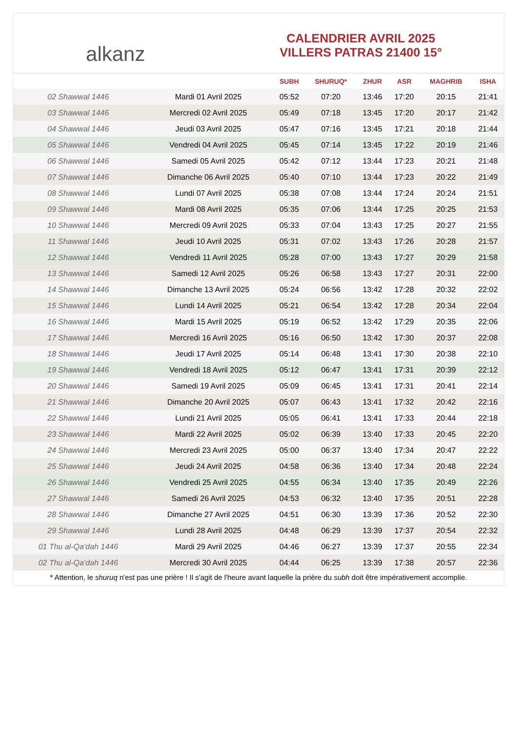alkanz
CALENDRIER AVRIL 2025
VILLERS PATRAS 21400 15°
| | | SUBH | SHURUQ* | ZHUR | ASR | MAGHRIB | ISHA |
| --- | --- | --- | --- | --- | --- | --- | --- |
| 02 Shawwal 1446 | Mardi 01 Avril 2025 | 05:52 | 07:20 | 13:46 | 17:20 | 20:15 | 21:41 |
| 03 Shawwal 1446 | Mercredi 02 Avril 2025 | 05:49 | 07:18 | 13:45 | 17:20 | 20:17 | 21:42 |
| 04 Shawwal 1446 | Jeudi 03 Avril 2025 | 05:47 | 07:16 | 13:45 | 17:21 | 20:18 | 21:44 |
| 05 Shawwal 1446 | Vendredi 04 Avril 2025 | 05:45 | 07:14 | 13:45 | 17:22 | 20:19 | 21:46 |
| 06 Shawwal 1446 | Samedi 05 Avril 2025 | 05:42 | 07:12 | 13:44 | 17:23 | 20:21 | 21:48 |
| 07 Shawwal 1446 | Dimanche 06 Avril 2025 | 05:40 | 07:10 | 13:44 | 17:23 | 20:22 | 21:49 |
| 08 Shawwal 1446 | Lundi 07 Avril 2025 | 05:38 | 07:08 | 13:44 | 17:24 | 20:24 | 21:51 |
| 09 Shawwal 1446 | Mardi 08 Avril 2025 | 05:35 | 07:06 | 13:44 | 17:25 | 20:25 | 21:53 |
| 10 Shawwal 1446 | Mercredi 09 Avril 2025 | 05:33 | 07:04 | 13:43 | 17:25 | 20:27 | 21:55 |
| 11 Shawwal 1446 | Jeudi 10 Avril 2025 | 05:31 | 07:02 | 13:43 | 17:26 | 20:28 | 21:57 |
| 12 Shawwal 1446 | Vendredi 11 Avril 2025 | 05:28 | 07:00 | 13:43 | 17:27 | 20:29 | 21:58 |
| 13 Shawwal 1446 | Samedi 12 Avril 2025 | 05:26 | 06:58 | 13:43 | 17:27 | 20:31 | 22:00 |
| 14 Shawwal 1446 | Dimanche 13 Avril 2025 | 05:24 | 06:56 | 13:42 | 17:28 | 20:32 | 22:02 |
| 15 Shawwal 1446 | Lundi 14 Avril 2025 | 05:21 | 06:54 | 13:42 | 17:28 | 20:34 | 22:04 |
| 16 Shawwal 1446 | Mardi 15 Avril 2025 | 05:19 | 06:52 | 13:42 | 17:29 | 20:35 | 22:06 |
| 17 Shawwal 1446 | Mercredi 16 Avril 2025 | 05:16 | 06:50 | 13:42 | 17:30 | 20:37 | 22:08 |
| 18 Shawwal 1446 | Jeudi 17 Avril 2025 | 05:14 | 06:48 | 13:41 | 17:30 | 20:38 | 22:10 |
| 19 Shawwal 1446 | Vendredi 18 Avril 2025 | 05:12 | 06:47 | 13:41 | 17:31 | 20:39 | 22:12 |
| 20 Shawwal 1446 | Samedi 19 Avril 2025 | 05:09 | 06:45 | 13:41 | 17:31 | 20:41 | 22:14 |
| 21 Shawwal 1446 | Dimanche 20 Avril 2025 | 05:07 | 06:43 | 13:41 | 17:32 | 20:42 | 22:16 |
| 22 Shawwal 1446 | Lundi 21 Avril 2025 | 05:05 | 06:41 | 13:41 | 17:33 | 20:44 | 22:18 |
| 23 Shawwal 1446 | Mardi 22 Avril 2025 | 05:02 | 06:39 | 13:40 | 17:33 | 20:45 | 22:20 |
| 24 Shawwal 1446 | Mercredi 23 Avril 2025 | 05:00 | 06:37 | 13:40 | 17:34 | 20:47 | 22:22 |
| 25 Shawwal 1446 | Jeudi 24 Avril 2025 | 04:58 | 06:36 | 13:40 | 17:34 | 20:48 | 22:24 |
| 26 Shawwal 1446 | Vendredi 25 Avril 2025 | 04:55 | 06:34 | 13:40 | 17:35 | 20:49 | 22:26 |
| 27 Shawwal 1446 | Samedi 26 Avril 2025 | 04:53 | 06:32 | 13:40 | 17:35 | 20:51 | 22:28 |
| 28 Shawwal 1446 | Dimanche 27 Avril 2025 | 04:51 | 06:30 | 13:39 | 17:36 | 20:52 | 22:30 |
| 29 Shawwal 1446 | Lundi 28 Avril 2025 | 04:48 | 06:29 | 13:39 | 17:37 | 20:54 | 22:32 |
| 01 Thu al-Qa‘dah 1446 | Mardi 29 Avril 2025 | 04:46 | 06:27 | 13:39 | 17:37 | 20:55 | 22:34 |
| 02 Thu al-Qa‘dah 1446 | Mercredi 30 Avril 2025 | 04:44 | 06:25 | 13:39 | 17:38 | 20:57 | 22:36 |
* Attention, le shuruq n'est pas une prière ! Il s'agit de l'heure avant laquelle la prière du subh doit être impérativement accomplie.